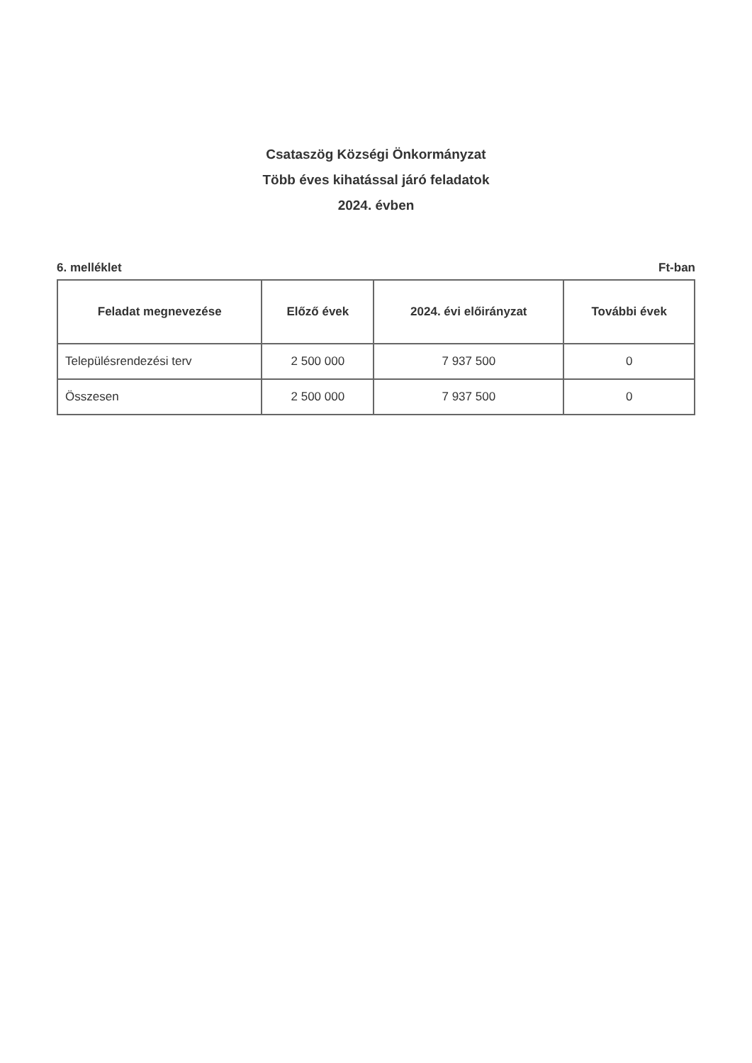Csataszög Községi Önkormányzat
Több éves kihatással járó feladatok
2024. évben
6. melléklet Ft-ban
| Feladat megnevezése | Előző évek | 2024. évi előirányzat | További évek |
| --- | --- | --- | --- |
| Településrendezési terv | 2 500 000 | 7 937 500 | 0 |
| Összesen | 2 500 000 | 7 937 500 | 0 |